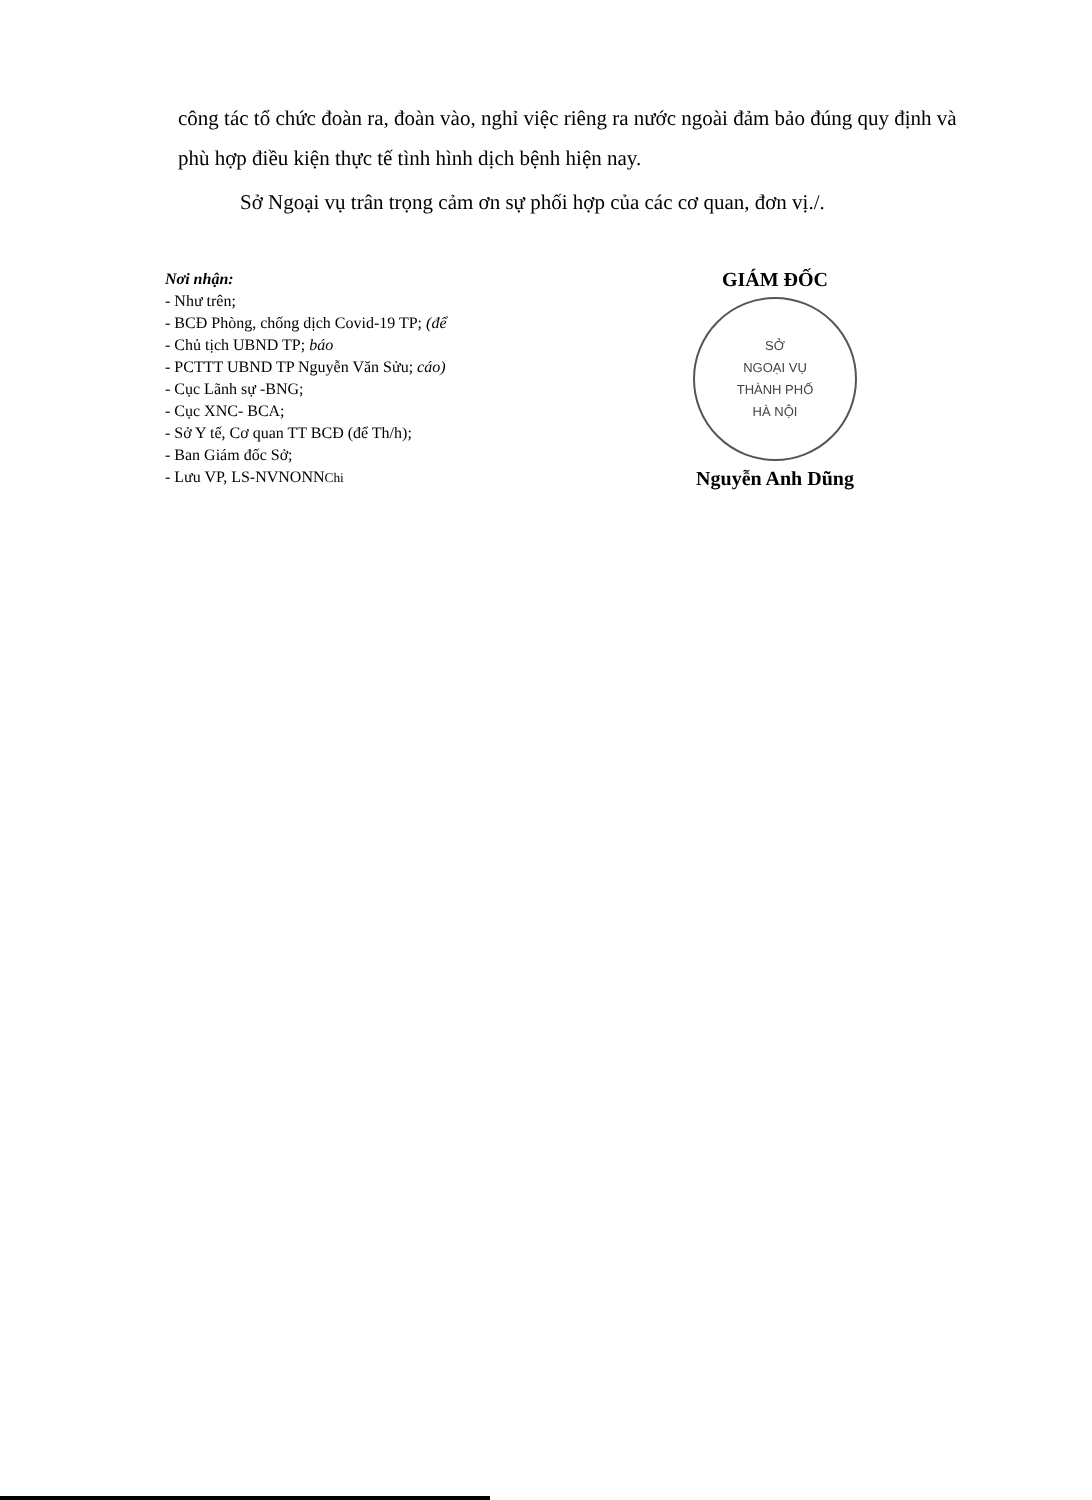công tác tổ chức đoàn ra, đoàn vào, nghỉ việc riêng ra nước ngoài đảm bảo đúng quy định và phù hợp điều kiện thực tế tình hình dịch bệnh hiện nay.
Sở Ngoại vụ trân trọng cảm ơn sự phối hợp của các cơ quan, đơn vị./.
Nơi nhận:
- Như trên;
- BCĐ Phòng, chống dịch Covid-19 TP; (để
- Chủ tịch UBND TP; báo
- PCTTT UBND TP Nguyễn Văn Sửu; cáo)
- Cục Lãnh sự -BNG;
- Cục XNC- BCA;
- Sở Y tế, Cơ quan TT BCĐ (để Th/h);
- Ban Giám đốc Sở;
- Lưu VP, LS-NVNONNChi
GIÁM ĐỐC
SỞ
NGOẠI VỤ
THÀNH PHỐ
HÀ NỘI
Nguyễn Anh Dũng